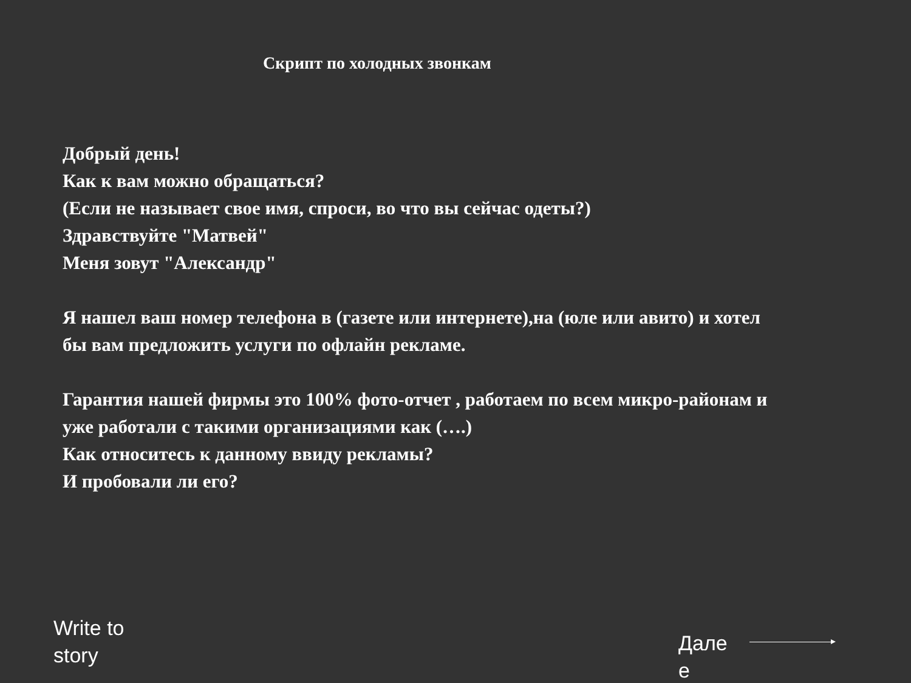Скрипт по холодных звонкам
Добрый день!
Как к вам можно обращаться?
(Если не называет свое имя, спроси, во что вы сейчас одеты?)
Здравствуйте "Матвей"
Меня зовут "Александр"
Я нашел ваш номер телефона в (газете или интернете),на (юле или авито) и хотел бы вам предложить услуги по офлайн рекламе.
Гарантия нашей фирмы это 100% фото-отчет , работаем по всем микро-районам и уже работали с такими организациями как (….)
Как относитесь к данному ввиду рекламы?
И пробовали ли его?
Write to story
Дале е